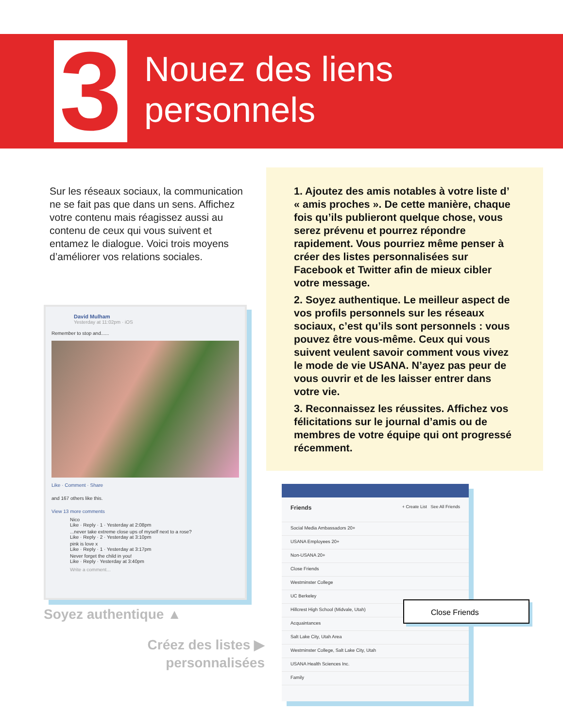3
Nouez des liens
personnels
Sur les réseaux sociaux, la communication ne se fait pas que dans un sens. Affichez votre contenu mais réagissez aussi au contenu de ceux qui vous suivent et entamez le dialogue. Voici trois moyens d’améliorer vos relations sociales.
1. Ajoutez des amis notables à votre liste d’ « amis proches ». De cette manière, chaque fois qu’ils publieront quelque chose, vous serez prévenu et pourrez répondre rapidement. Vous pourriez même penser à créer des listes personnalisées sur Facebook et Twitter afin de mieux cibler votre message.
2. Soyez authentique. Le meilleur aspect de vos profils personnels sur les réseaux sociaux, c’est qu’ils sont personnels : vous pouvez être vous-même. Ceux qui vous suivent veulent savoir comment vous vivez le mode de vie USANA. N’ayez pas peur de vous ouvrir et de les laisser entrer dans votre vie.
3. Reconnaissez les réussites. Affichez vos félicitations sur le journal d’amis ou de membres de votre équipe qui ont progressé récemment.
David Mulham
Yesterday at 11:02pm · iOS
Remember to stop and......
Like · Comment · Share
and 167 others like this.
View 13 more comments
Nico
Like · Reply · 1 · Yesterday at 2:08pm
...never take extreme close ups of myself next to a rose?
Like · Reply · 2 · Yesterday at 3:10pm
pink is love x
Like · Reply · 1 · Yesterday at 3:17pm
Never forget the child in you!
Like · Reply · Yesterday at 3:40pm
Write a comment...
Soyez authentique ▲
Créez des listes ▶ personnalisées
Friends + Create List See All Friends
Social Media Ambassadors 20+
USANA Employees 20+
Non-USANA 20+
Close Friends
Westminster College
UC Berkeley
Hillcrest High School (Midvale, Utah)
Acquaintances
Salt Lake City, Utah Area
Westminster College, Salt Lake City, Utah
USANA Health Sciences Inc.
Family
Close Friends